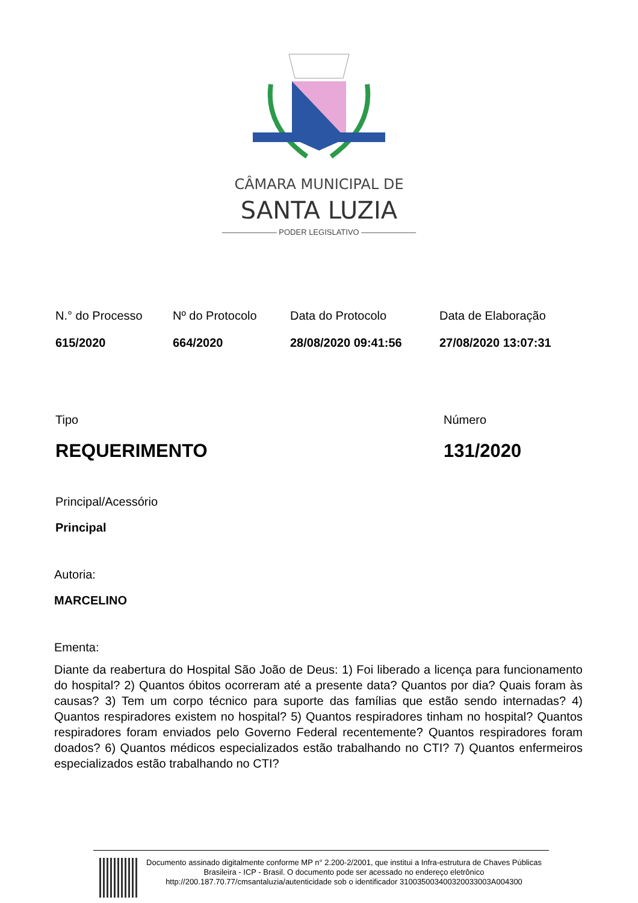CÂMARA MUNICIPAL DE
SANTA LUZIA
——————— PODER LEGISLATIVO ———————
N.° do Processo
615/2020
Nº do Protocolo
664/2020
Data do Protocolo
28/08/2020 09:41:56
Data de Elaboração
27/08/2020 13:07:31
Tipo
REQUERIMENTO
Número
131/2020
Principal/Acessório
Principal
Autoria:
MARCELINO
Ementa:
Diante da reabertura do Hospital São João de Deus: 1) Foi liberado a licença para funcionamento do hospital? 2) Quantos óbitos ocorreram até a presente data? Quantos por dia? Quais foram às causas? 3) Tem um corpo técnico para suporte das famílias que estão sendo internadas? 4) Quantos respiradores existem no hospital? 5) Quantos respiradores tinham no hospital? Quantos respiradores foram enviados pelo Governo Federal recentemente? Quantos respiradores foram doados? 6) Quantos médicos especializados estão trabalhando no CTI? 7) Quantos enfermeiros especializados estão trabalhando no CTI?
Documento assinado digitalmente conforme MP n° 2.200-2/2001, que institui a Infra-estrutura de Chaves Públicas Brasileira - ICP - Brasil. O documento pode ser acessado no endereço eletrônico http://200.187.70.77/cmsantaluzia/autenticidade sob o identificador 310035003400320033003A004300